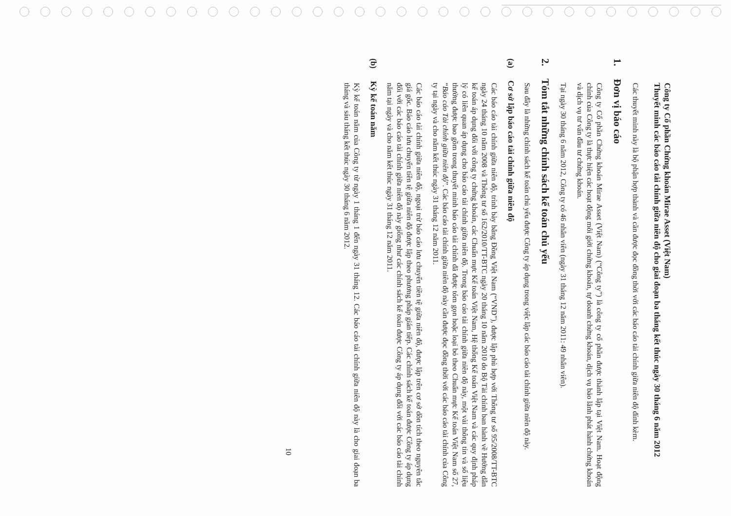Công ty Cổ phần Chứng khoán Mirae Asset (Việt Nam)
Thuyết minh các báo cáo tài chính giữa niên độ cho giai đoạn ba tháng kết thúc ngày 30 tháng 6 năm 2012
Các thuyết minh này là bộ phận hợp thành và cần được đọc đồng thời với các báo cáo tài chính giữa niên độ đính kèm.
1. Đơn vị báo cáo
Công ty Cổ phần Chứng khoán Mirae Asset (Việt Nam) (“Công ty”) là công ty cổ phần được thành lập tại Việt Nam. Hoạt động chính của Công ty là thực hiện các hoạt động môi giới chứng khoán, tự doanh chứng khoán, dịch vụ bảo lãnh phát hành chứng khoán và dịch vụ tư vấn đầu tư chứng khoán.
Tại ngày 30 tháng 6 năm 2012, Công ty có 46 nhân viên (ngày 31 tháng 12 năm 2011: 49 nhân viên).
2. Tóm tắt những chính sách kế toán chủ yếu
Sau đây là những chính sách kế toán chủ yếu được Công ty áp dụng trong việc lập các báo cáo tài chính giữa niên độ này.
(a) Cơ sở lập báo cáo tài chính giữa niên độ
Các báo cáo tài chính giữa niên độ, trình bày bằng Đồng Việt Nam (“VND”), được lập phù hợp với Thông tư số 95/2008/TT-BTC ngày 24 tháng 10 năm 2008 và Thông tư số 162/2010/TT-BTC ngày 20 tháng 10 năm 2010 do Bộ Tài chính ban hành về Hướng dẫn kế toán áp dụng đối với công ty chứng khoán, các Chuẩn mực Kế toán Việt Nam, Hệ thống Kế toán Việt Nam và các quy định pháp lý có liên quan áp dụng cho báo cáo tài chính giữa niên độ. Trong báo cáo tài chính giữa niên độ này, một vài thông tin và số liệu thường được bao gồm trong thuyết minh báo cáo tài chính đã được tóm gọn hoặc loại bỏ theo Chuẩn mực Kế toán Việt Nam số 27, “Báo cáo Tài chính giữa niên độ”. Các báo cáo tài chính giữa niên độ này cần được đọc đồng thời với các báo cáo tài chính của Công ty tại ngày và cho năm kết thúc ngày 31 tháng 12 năm 2011.
Các báo cáo tài chính giữa niên độ, ngoại trừ báo cáo lưu chuyển tiền tệ giữa niên độ, được lập trên cơ sở dồn tích theo nguyên tắc giá gốc. Báo cáo lưu chuyển tiền tệ giữa niên độ được lập theo phương pháp gián tiếp. Các chính sách kế toán được Công ty áp dụng đối với các báo cáo tài chính giữa niên độ này giống như các chính sách kế toán được Công ty áp dụng đối với các báo cáo tài chính năm tại ngày và cho năm kết thúc ngày 31 tháng 12 năm 2011.
(b) Kỳ kế toán năm
Kỳ kế toán năm của Công ty từ ngày 1 tháng 1 đến ngày 31 tháng 12. Các báo cáo tài chính giữa niên độ này là cho giai đoạn ba tháng và sáu tháng kết thúc ngày 30 tháng 6 năm 2012.
10